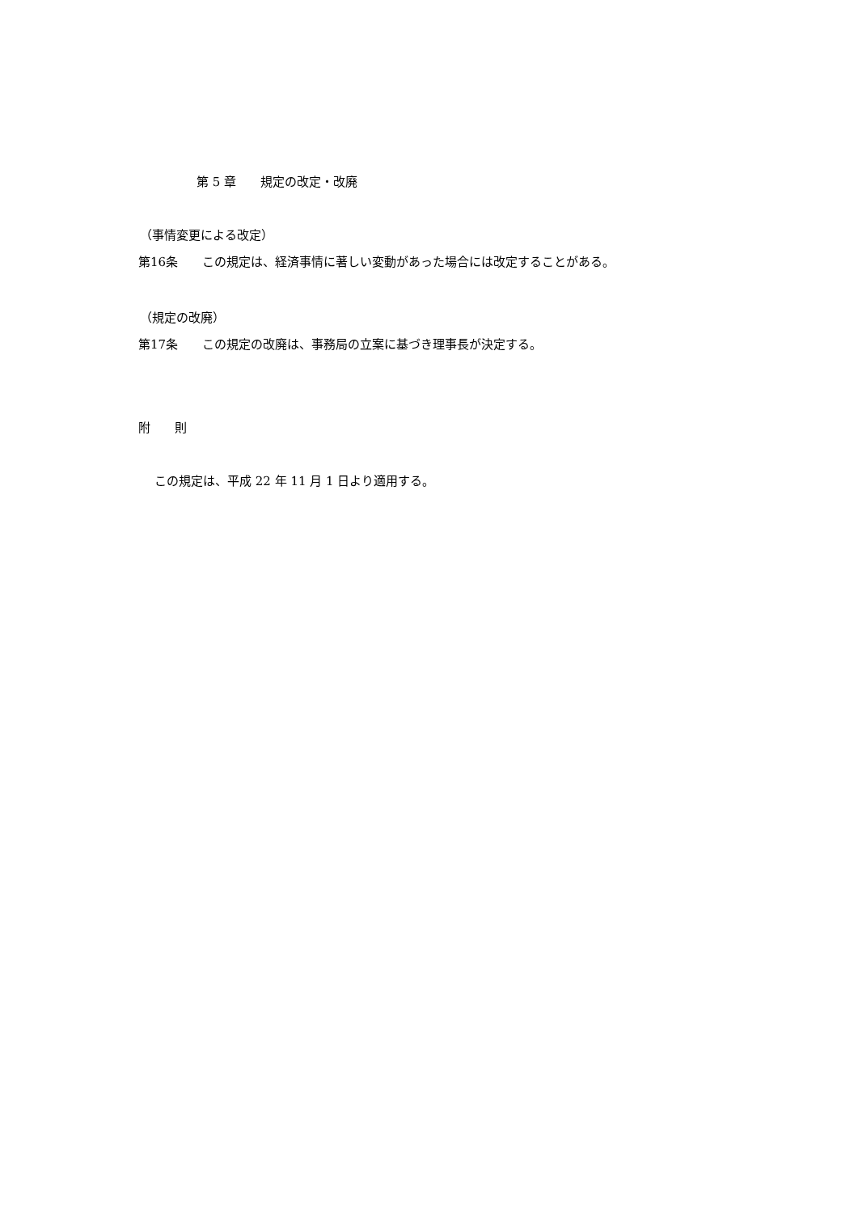第 5 章　　規定の改定・改廃
（事情変更による改定）
第16条　　この規定は、経済事情に著しい変動があった場合には改定することがある。
（規定の改廃）
第17条　　この規定の改廃は、事務局の立案に基づき理事長が決定する。
附　　則
この規定は、平成 22 年 11 月 1 日より適用する。